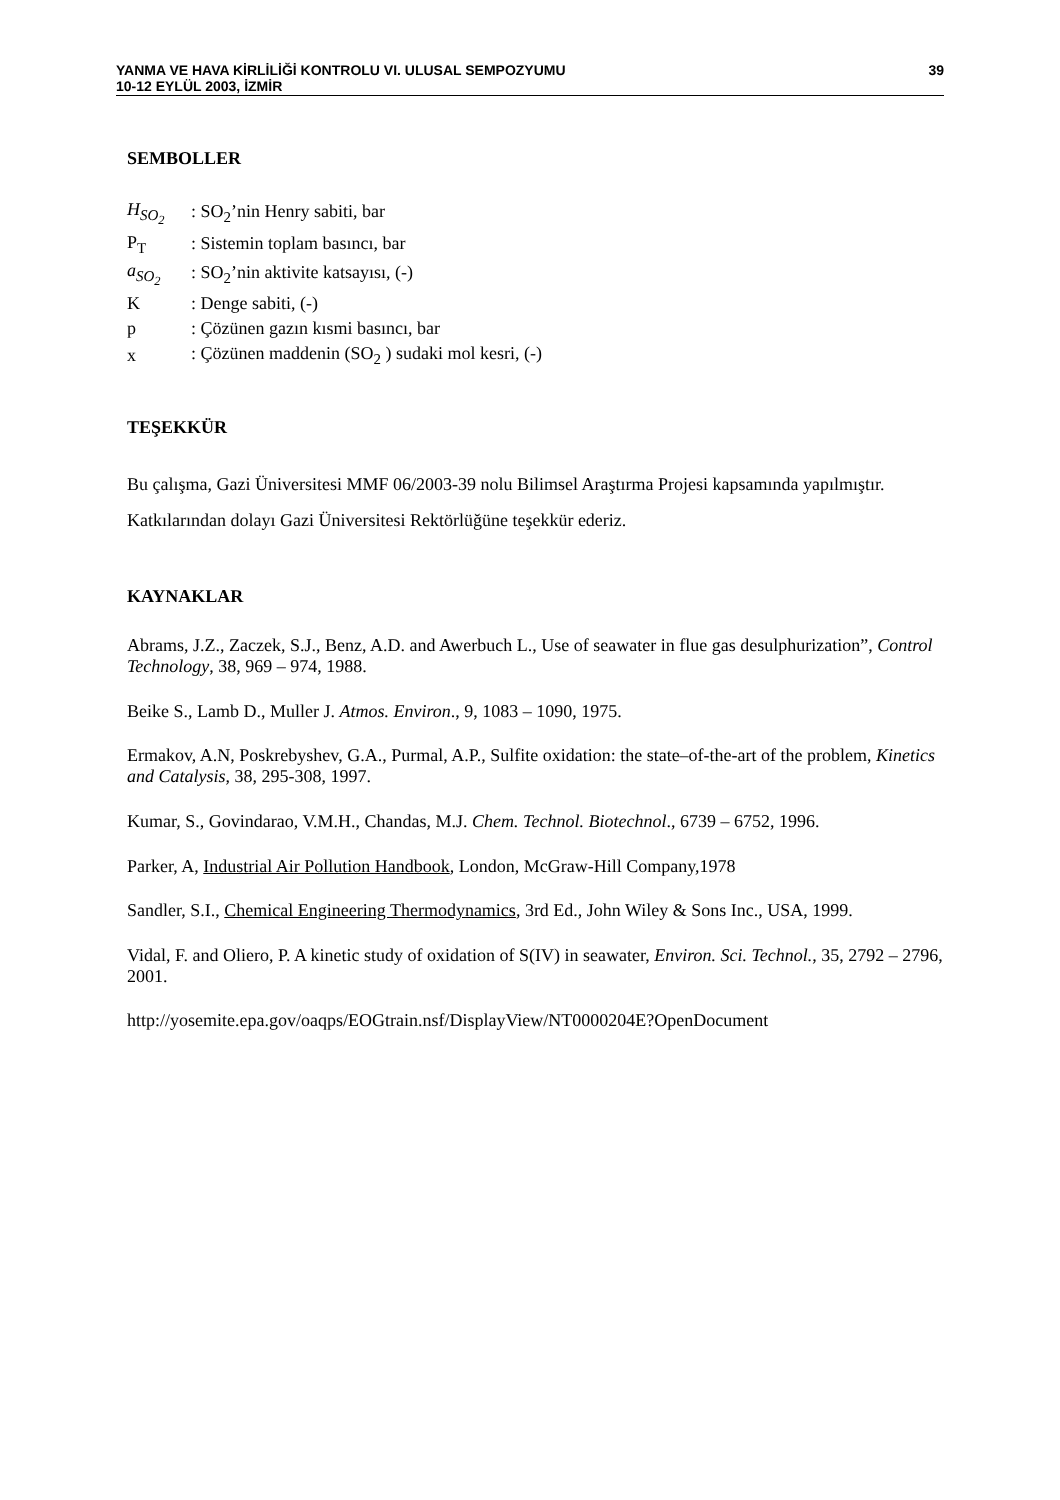YANMA VE HAVA KİRLİLİĞİ KONTROLU VI. ULUSAL SEMPOZYUMU
10-12 EYLÜL 2003, İZMİR
39
SEMBOLLER
| H<sub>SO<sub>2</sub></sub> | : SO<sub>2</sub>’nin Henry sabiti, bar |
| P<sub>T</sub> | : Sistemin toplam basıncı, bar |
| a<sub>SO<sub>2</sub></sub> | : SO<sub>2</sub>’nin aktivite katsayısı, (-) |
| K | : Denge sabiti, (-) |
| p | : Çözünen gazın kısmi basıncı, bar |
| x | : Çözünen maddenin (SO<sub>2</sub> ) sudaki mol kesri, (-) |
TEŞEKKÜR
Bu çalışma, Gazi Üniversitesi MMF 06/2003-39 nolu Bilimsel Araştırma Projesi kapsamında yapılmıştır. Katkılarından dolayı Gazi Üniversitesi Rektörlüğüne teşekkür ederiz.
KAYNAKLAR
Abrams, J.Z., Zaczek, S.J., Benz, A.D. and Awerbuch L., Use of seawater in flue gas desulphurization”, Control Technology, 38, 969 – 974, 1988.
Beike S., Lamb D., Muller J. Atmos. Environ., 9, 1083 – 1090, 1975.
Ermakov, A.N, Poskrebyshev, G.A., Purmal, A.P., Sulfite oxidation: the state–of-the-art of the problem, Kinetics and Catalysis, 38, 295-308, 1997.
Kumar, S., Govindarao, V.M.H., Chandas, M.J. Chem. Technol. Biotechnol., 6739 – 6752, 1996.
Parker, A, Industrial Air Pollution Handbook, London, McGraw-Hill Company,1978
Sandler, S.I., Chemical Engineering Thermodynamics, 3rd Ed., John Wiley & Sons Inc., USA, 1999.
Vidal, F. and Oliero, P. A kinetic study of oxidation of S(IV) in seawater, Environ. Sci. Technol., 35, 2792 – 2796, 2001.
http://yosemite.epa.gov/oaqps/EOGtrain.nsf/DisplayView/NT0000204E?OpenDocument